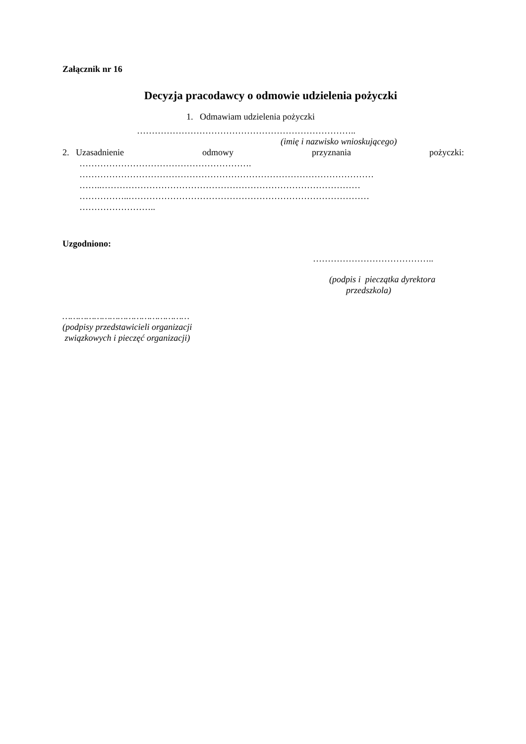Załącznik nr 16
Decyzja pracodawcy o odmowie udzielenia pożyczki
1. Odmawiam udzielenia pożyczki
………………………………………………………………..
(imię i nazwisko wnioskującego)
2. Uzasadnienie odmowy przyznania pożyczki:
………………………………………………….
………………………………………………………………………………………
……..……………………………………………………………………………
……………..………………………………………………………………………
……………………..
Uzgodniono:
…………………………………..
(podpis i pieczątka dyrektora
przedszkola)
…………………………………………
(podpisy przedstawicieli organizacji
związkowych i pieczęć organizacji)